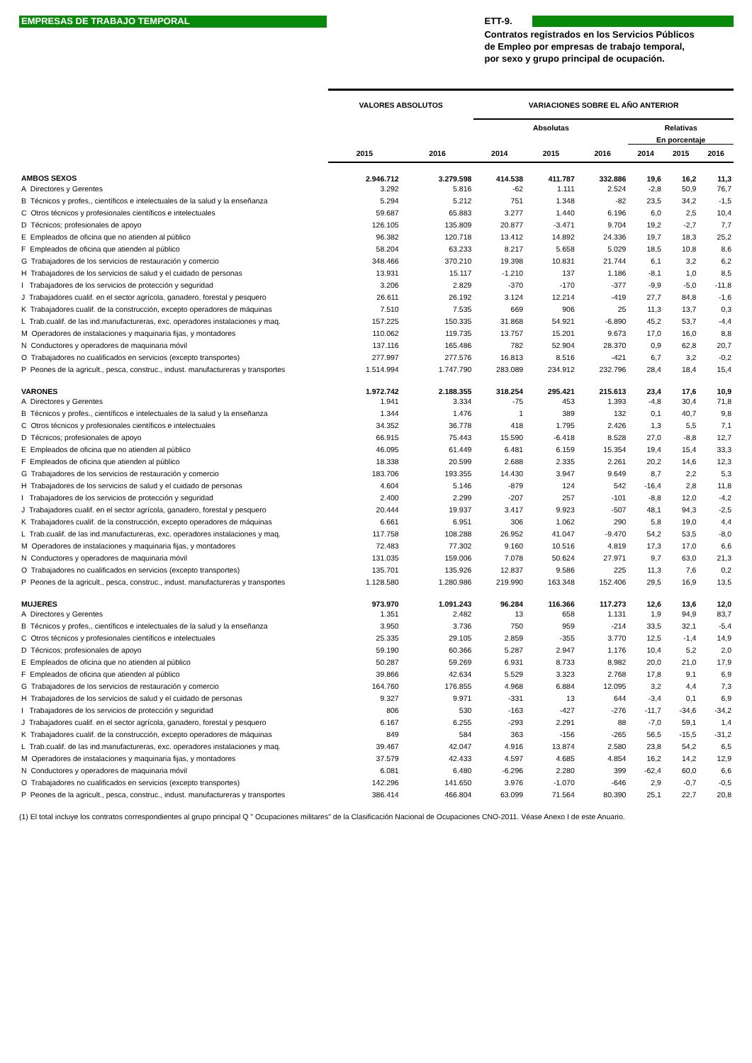EMPRESAS DE TRABAJO TEMPORAL
ETT-9.
Contratos registrados en los Servicios Públicos
de Empleo por empresas de trabajo temporal,
por sexo y grupo principal de ocupación.
| | VALORES ABSOLUTOS | | VARIACIONES SOBRE EL AÑO ANTERIOR | | | | | |
| --- | --- | --- | --- | --- | --- | --- | --- | --- |
| | | | Absolutas | | | Relativas | | |
| | | | | | | En porcentaje | | |
| | 2015 | 2016 | 2014 | 2015 | 2016 | 2014 | 2015 | 2016 |
| AMBOS SEXOS | 2.946.712 | 3.279.598 | 414.538 | 411.787 | 332.886 | 19,6 | 16,2 | 11,3 |
| A Directores y Gerentes | 3.292 | 5.816 | -62 | 1.111 | 2.524 | -2,8 | 50,9 | 76,7 |
| B Técnicos y profes., científicos e intelectuales de la salud y la enseñanza | 5.294 | 5.212 | 751 | 1.348 | -82 | 23,5 | 34,2 | -1,5 |
| C Otros técnicos y profesionales científicos e intelectuales | 59.687 | 65.883 | 3.277 | 1.440 | 6.196 | 6,0 | 2,5 | 10,4 |
| D Técnicos; profesionales de apoyo | 126.105 | 135.809 | 20.877 | -3.471 | 9.704 | 19,2 | -2,7 | 7,7 |
| E Empleados de oficina que no atienden al público | 96.382 | 120.718 | 13.412 | 14.892 | 24.336 | 19,7 | 18,3 | 25,2 |
| F Empleados de oficina que atienden al público | 58.204 | 63.233 | 8.217 | 5.658 | 5.029 | 18,5 | 10,8 | 8,6 |
| G Trabajadores de los servicios de restauración y comercio | 348.466 | 370.210 | 19.398 | 10.831 | 21.744 | 6,1 | 3,2 | 6,2 |
| H Trabajadores de los servicios de salud y el cuidado de personas | 13.931 | 15.117 | -1.210 | 137 | 1.186 | -8,1 | 1,0 | 8,5 |
| I Trabajadores de los servicios de protección y seguridad | 3.206 | 2.829 | -370 | -170 | -377 | -9,9 | -5,0 | -11,8 |
| J Trabajadores cualif. en el sector agrícola, ganadero, forestal y pesquero | 26.611 | 26.192 | 3.124 | 12.214 | -419 | 27,7 | 84,8 | -1,6 |
| K Trabajadores cualif. de la construcción, excepto operadores de máquinas | 7.510 | 7.535 | 669 | 906 | 25 | 11,3 | 13,7 | 0,3 |
| L Trab.cualif. de las ind.manufactureras, exc. operadores instalaciones y maq. | 157.225 | 150.335 | 31.868 | 54.921 | -6.890 | 45,2 | 53,7 | -4,4 |
| M Operadores de instalaciones y maquinaria fijas, y montadores | 110.062 | 119.735 | 13.757 | 15.201 | 9.673 | 17,0 | 16,0 | 8,8 |
| N Conductores y operadores de maquinaria móvil | 137.116 | 165.486 | 782 | 52.904 | 28.370 | 0,9 | 62,8 | 20,7 |
| O Trabajadores no cualificados en servicios (excepto transportes) | 277.997 | 277.576 | 16.813 | 8.516 | -421 | 6,7 | 3,2 | -0,2 |
| P Peones de la agricult., pesca, construc., indust. manufactureras y transportes | 1.514.994 | 1.747.790 | 283.089 | 234.912 | 232.796 | 28,4 | 18,4 | 15,4 |
| VARONES | 1.972.742 | 2.188.355 | 318.254 | 295.421 | 215.613 | 23,4 | 17,6 | 10,9 |
| A Directores y Gerentes | 1.941 | 3.334 | -75 | 453 | 1.393 | -4,8 | 30,4 | 71,8 |
| B Técnicos y profes., científicos e intelectuales de la salud y la enseñanza | 1.344 | 1.476 | 1 | 389 | 132 | 0,1 | 40,7 | 9,8 |
| C Otros técnicos y profesionales científicos e intelectuales | 34.352 | 36.778 | 418 | 1.795 | 2.426 | 1,3 | 5,5 | 7,1 |
| D Técnicos; profesionales de apoyo | 66.915 | 75.443 | 15.590 | -6.418 | 8.528 | 27,0 | -8,8 | 12,7 |
| E Empleados de oficina que no atienden al público | 46.095 | 61.449 | 6.481 | 6.159 | 15.354 | 19,4 | 15,4 | 33,3 |
| F Empleados de oficina que atienden al público | 18.338 | 20.599 | 2.688 | 2.335 | 2.261 | 20,2 | 14,6 | 12,3 |
| G Trabajadores de los servicios de restauración y comercio | 183.706 | 193.355 | 14.430 | 3.947 | 9.649 | 8,7 | 2,2 | 5,3 |
| H Trabajadores de los servicios de salud y el cuidado de personas | 4.604 | 5.146 | -879 | 124 | 542 | -16,4 | 2,8 | 11,8 |
| I Trabajadores de los servicios de protección y seguridad | 2.400 | 2.299 | -207 | 257 | -101 | -8,8 | 12,0 | -4,2 |
| J Trabajadores cualif. en el sector agrícola, ganadero, forestal y pesquero | 20.444 | 19.937 | 3.417 | 9.923 | -507 | 48,1 | 94,3 | -2,5 |
| K Trabajadores cualif. de la construcción, excepto operadores de máquinas | 6.661 | 6.951 | 306 | 1.062 | 290 | 5,8 | 19,0 | 4,4 |
| L Trab.cualif. de las ind.manufactureras, exc. operadores instalaciones y maq. | 117.758 | 108.288 | 26.952 | 41.047 | -9.470 | 54,2 | 53,5 | -8,0 |
| M Operadores de instalaciones y maquinaria fijas, y montadores | 72.483 | 77.302 | 9.160 | 10.516 | 4.819 | 17,3 | 17,0 | 6,6 |
| N Conductores y operadores de maquinaria móvil | 131.035 | 159.006 | 7.078 | 50.624 | 27.971 | 9,7 | 63,0 | 21,3 |
| O Trabajadores no cualificados en servicios (excepto transportes) | 135.701 | 135.926 | 12.837 | 9.586 | 225 | 11,3 | 7,6 | 0,2 |
| P Peones de la agricult., pesca, construc., indust. manufactureras y transportes | 1.128.580 | 1.280.986 | 219.990 | 163.348 | 152.406 | 29,5 | 16,9 | 13,5 |
| MUJERES | 973.970 | 1.091.243 | 96.284 | 116.366 | 117.273 | 12,6 | 13,6 | 12,0 |
| A Directores y Gerentes | 1.351 | 2.482 | 13 | 658 | 1.131 | 1,9 | 94,9 | 83,7 |
| B Técnicos y profes., científicos e intelectuales de la salud y la enseñanza | 3.950 | 3.736 | 750 | 959 | -214 | 33,5 | 32,1 | -5,4 |
| C Otros técnicos y profesionales científicos e intelectuales | 25.335 | 29.105 | 2.859 | -355 | 3.770 | 12,5 | -1,4 | 14,9 |
| D Técnicos; profesionales de apoyo | 59.190 | 60.366 | 5.287 | 2.947 | 1.176 | 10,4 | 5,2 | 2,0 |
| E Empleados de oficina que no atienden al público | 50.287 | 59.269 | 6.931 | 8.733 | 8.982 | 20,0 | 21,0 | 17,9 |
| F Empleados de oficina que atienden al público | 39.866 | 42.634 | 5.529 | 3.323 | 2.768 | 17,8 | 9,1 | 6,9 |
| G Trabajadores de los servicios de restauración y comercio | 164.760 | 176.855 | 4.968 | 6.884 | 12.095 | 3,2 | 4,4 | 7,3 |
| H Trabajadores de los servicios de salud y el cuidado de personas | 9.327 | 9.971 | -331 | 13 | 644 | -3,4 | 0,1 | 6,9 |
| I Trabajadores de los servicios de protección y seguridad | 806 | 530 | -163 | -427 | -276 | -11,7 | -34,6 | -34,2 |
| J Trabajadores cualif. en el sector agrícola, ganadero, forestal y pesquero | 6.167 | 6.255 | -293 | 2.291 | 88 | -7,0 | 59,1 | 1,4 |
| K Trabajadores cualif. de la construcción, excepto operadores de máquinas | 849 | 584 | 363 | -156 | -265 | 56,5 | -15,5 | -31,2 |
| L Trab.cualif. de las ind.manufactureras, exc. operadores instalaciones y maq. | 39.467 | 42.047 | 4.916 | 13.874 | 2.580 | 23,8 | 54,2 | 6,5 |
| M Operadores de instalaciones y maquinaria fijas, y montadores | 37.579 | 42.433 | 4.597 | 4.685 | 4.854 | 16,2 | 14,2 | 12,9 |
| N Conductores y operadores de maquinaria móvil | 6.081 | 6.480 | -6.296 | 2.280 | 399 | -62,4 | 60,0 | 6,6 |
| O Trabajadores no cualificados en servicios (excepto transportes) | 142.296 | 141.650 | 3.976 | -1.070 | -646 | 2,9 | -0,7 | -0,5 |
| P Peones de la agricult., pesca, construc., indust. manufactureras y transportes | 386.414 | 466.804 | 63.099 | 71.564 | 80.390 | 25,1 | 22,7 | 20,8 |
(1) El total incluye los contratos correspondientes al grupo principal Q " Ocupaciones militares" de la Clasificación Nacional de Ocupaciones CNO-2011. Véase Anexo I de este Anuario.